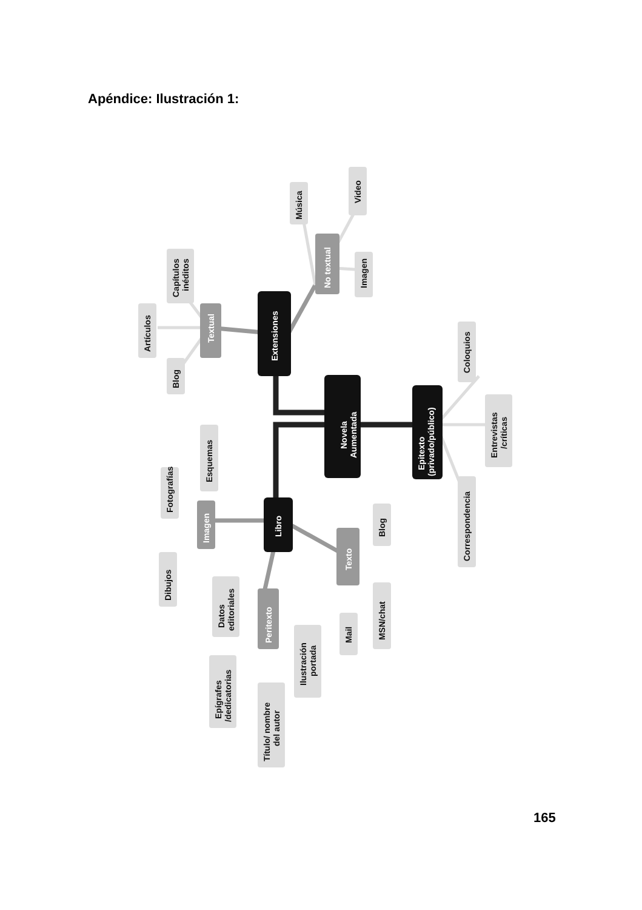Apéndice: Ilustración 1:
Novela
Aumentada
Extensiones
Libro
Epitexto
(privado/público)
Textual
No textual
Imagen
Texto
Peritexto
Capítulos
inéditos
Artículos
Blog
Música
Video
Imagen
Coloquios
Entrevistas
/críticas
Correspondencia
Fotografías
Esquemas
Dibujos
Datos
editoriales
Epígrafes
/dedicatorias
Título/ nombre
del autor
Ilustración
portada
Mail
MSN/chat
Blog
165